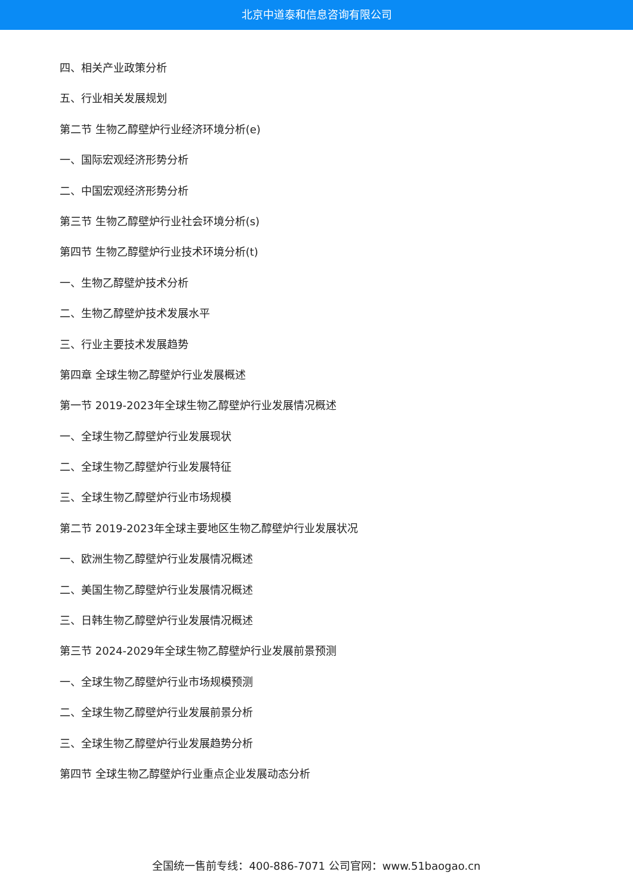北京中道泰和信息咨询有限公司
四、相关产业政策分析
五、行业相关发展规划
第二节 生物乙醇壁炉行业经济环境分析(e)
一、国际宏观经济形势分析
二、中国宏观经济形势分析
第三节 生物乙醇壁炉行业社会环境分析(s)
第四节 生物乙醇壁炉行业技术环境分析(t)
一、生物乙醇壁炉技术分析
二、生物乙醇壁炉技术发展水平
三、行业主要技术发展趋势
第四章 全球生物乙醇壁炉行业发展概述
第一节 2019-2023年全球生物乙醇壁炉行业发展情况概述
一、全球生物乙醇壁炉行业发展现状
二、全球生物乙醇壁炉行业发展特征
三、全球生物乙醇壁炉行业市场规模
第二节 2019-2023年全球主要地区生物乙醇壁炉行业发展状况
一、欧洲生物乙醇壁炉行业发展情况概述
二、美国生物乙醇壁炉行业发展情况概述
三、日韩生物乙醇壁炉行业发展情况概述
第三节 2024-2029年全球生物乙醇壁炉行业发展前景预测
一、全球生物乙醇壁炉行业市场规模预测
二、全球生物乙醇壁炉行业发展前景分析
三、全球生物乙醇壁炉行业发展趋势分析
第四节 全球生物乙醇壁炉行业重点企业发展动态分析
全国统一售前专线：400-886-7071 公司官网：www.51baogao.cn